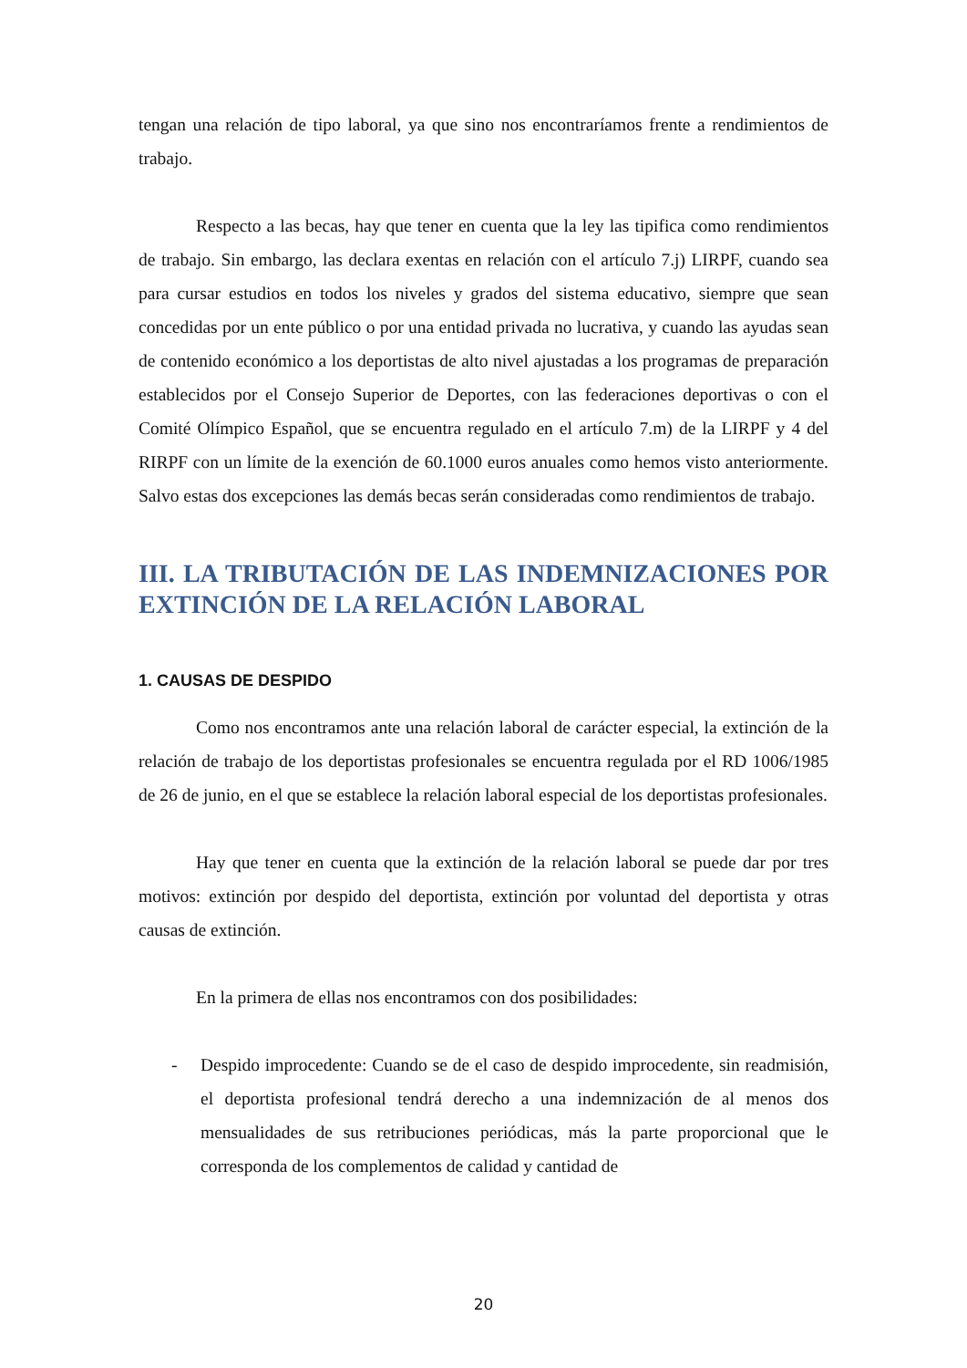tengan una relación de tipo laboral, ya que sino nos encontraríamos frente a rendimientos de trabajo.
Respecto a las becas, hay que tener en cuenta que la ley las tipifica como rendimientos de trabajo. Sin embargo, las declara exentas en relación con el artículo 7.j) LIRPF, cuando sea para cursar estudios en todos los niveles y grados del sistema educativo, siempre que sean concedidas por un ente público o por una entidad privada no lucrativa, y cuando las ayudas sean de contenido económico a los deportistas de alto nivel ajustadas a los programas de preparación establecidos por el Consejo Superior de Deportes, con las federaciones deportivas o con el Comité Olímpico Español, que se encuentra regulado en el artículo 7.m) de la LIRPF y 4 del RIRPF con un límite de la exención de 60.1000 euros anuales como hemos visto anteriormente. Salvo estas dos excepciones las demás becas serán consideradas como rendimientos de trabajo.
III. LA TRIBUTACIÓN DE LAS INDEMNIZACIONES POR EXTINCIÓN DE LA RELACIÓN LABORAL
1. CAUSAS DE DESPIDO
Como nos encontramos ante una relación laboral de carácter especial, la extinción de la relación de trabajo de los deportistas profesionales se encuentra regulada por el RD 1006/1985 de 26 de junio, en el que se establece la relación laboral especial de los deportistas profesionales.
Hay que tener en cuenta que la extinción de la relación laboral se puede dar por tres motivos: extinción por despido del deportista, extinción por voluntad del deportista y otras causas de extinción.
En la primera de ellas nos encontramos con dos posibilidades:
- Despido improcedente: Cuando se de el caso de despido improcedente, sin readmisión, el deportista profesional tendrá derecho a una indemnización de al menos dos mensualidades de sus retribuciones periódicas, más la parte proporcional que le corresponda de los complementos de calidad y cantidad de
20